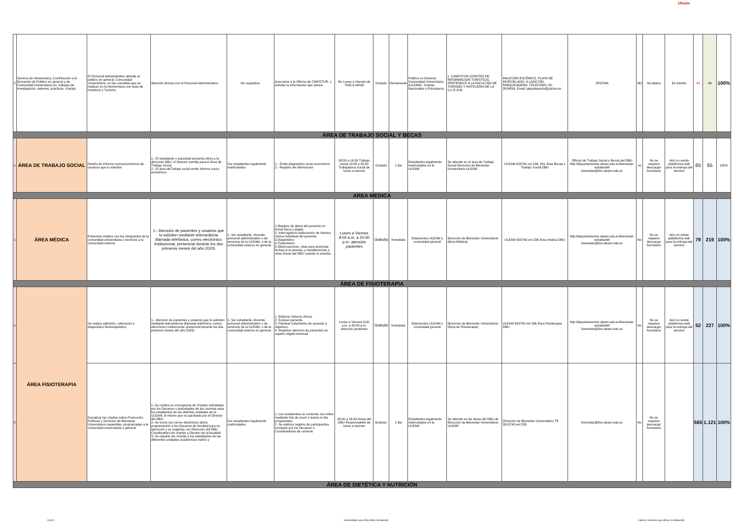Uleam
| 2 | Servicio de Hemeroteca, Contribución a la formación de Publico en general y de Comunidad Universitaria en, trabajos de investigación, deberes, prácticas, charlas. | El Personal Administrativo atiende al público en general, Comunidad Universitaria, en las consultas que se realizan en la Hemeroteca con tesis de Hotelería y Turismo, | Atención directa con el Personal Administrativo. | Sin requisitos. | Acercarse a la Oficina de CINFOTUR, y solicitar la información que desea. | De Lunes a Viernes de 7h30 A 16h30 | Gratuito | Diariamente | Publico en General . Comunidad Universitaria (ULEAM). Turistas Nacionales y Extranjeros, | L. CIINFOTUR (CENTRO DE INFORMACION TURISTICA). PERTENECE A LA FACULTAD DE TURISMO Y HOTELERIA DE LA U.L.E.A.M. | MALECÓN ESCÉNICO, PLAYA DE MURCIELAGO. A LADO DEL PARQUEADERO. TELEFONO: 05 - 2624099. Email: jakyabasurto@yahoo.es | OFICINA | NO | No Aplica | En trámite | 49 | 49 | 100% |
| ÁREA DE TRABAJO SOCIAL Y BECAS | | | | | | | | | | | | | | | | | | |
| 1 | ÁREA DE TRABAJO SOCIAL | Diseño de Informe socioeconómicos de usuarios que lo soliciten | 1.- El estudiante o autoridad presenta oficio a la dirección DBU, el Director sumilla para el Área de Trabajo Social 2.- El área deTrabajo social emite informe socio-económico | Ser estudiantes legalmente matriculados | 1.- Emite diagnostico socio-economico 2.- Registro de información | 08:00 a 16.30 Trabajo social 14:00 a 20:00 Trabajadora Social de lunes a viernes | Gratuito | 1 dia | Estudiantes legalmente matriculados en la ULEAM | Se atiende en el área de Trabajo Social Dirección de Bienestar Universitario ULEAM | ULEAM 623740 ext 234, 241 Área Becas y Trabajo Social DBU | Oficina de Trabajo Social y Becas del DBU http://departamentos.uleam.edu.ec/bienestar-estudiantil/ bienestar@live.uleam.edu.ec | no | No se requiere descargar formulario | Aún no existe plataforma web para la entrega del servicio | 65 | 65 | 100% |
| AREA MEDICA | | | | | | | | | | | | | | | | | | |
| 1 | ÁREA MÉDICA | Entrevista médica con los integrantes de la comunidad universitaria y servicios a la comunidad externa | 1.- Atención de pacientes y usuarios que lo soliciten mediante telemedicina (llamada telefónica, correo electrónico institucional, presencial durante los dos primeros meses del año 2020) | 1. Ser estudiante, docente, personal administrativo o de servicios de la ULEAM, o de la comunidad externa en general. | 1.Registro de datos del paciente en forma fisica y digital. 2. Interrogatorio,elaboración de historia clínica individual del paciente. 3.Diagnóstico 4.Tratamiento 5.Observaciones, citas para próximas fechas si lo amerita ,y transferencias a otras Áreas del DBU cuando lo amerita. | Lunes a Viernes 8:00 a.m. a 20:00 p.m. atención pacientes | Gratuito | Inmediata | Estamentos ULEAM y comunidad general | Dirección de Bienestar Universitario (Área Médica) | ULEAM 623740 ext 238 Área médica DBU | http://departamentos.uleam.edu.ec/bienestar-estudiantil/ bienestar@live.uleam.edu.ec | No | No se requiere descargar formulario | Aún no existe plataforma web para la entrega del servicio | 79 | 219 | 100% |
| ÁREA DE FISIOTERAPIA | | | | | | | | | | | | | | | | | | |
| 1 | ÁREA FISIOTERAPIA | Se realiza admisión, valoración y diagnóstico fisioterapéutico. | 1.- Atención de pacientes y usuarios que lo soliciten mediante telemedicina (llamada telefónica, correo electrónico institucional, presencial durante los dos primeros meses del año 2020) | 1. Ser estudiante, docente, personal administrativo o de servicios de la ULEAM, o de la comunidad externa en general. | 1. Elaborar historia clínica. 2. Evaluar paciente. 3. Plantear tratamiento de acuerdo a objetivos. 4. Registrar atención de pacientes en registro digital mensual. | Lunes a Viernes 8:00 a.m. a 20:00 p.m. atención pacientes | Gratuito | Inmediata | Estamentos ULEAM y comunidad general | Dirección de Bienestar Universitario (Área de Fisioterapia) | ULEAM 623740 ext 236 Área Fisioterapia DBU | http://departamentos.uleam.edu.ec/bienestar-estudiantil/ bienestar@live.uleam.edu.ec | No | No se requiere descargar formulario | Aún no existe plataforma web para la entrega del servicio | 52 | 227 | 100% |
| 2 | | Socializar las charlas sobre Promoción, Políticas y Servicios de Bienestar Universitario requeridas, programadas a la comunidad universitaria y general. | 1.-Se realiza un cronograma de Charlas solicitadas por los Decanos o autoridades de las carreras para los estudiantes de las distintas unidades de la ULEAM, el mismo que es aprobado por el Director del DBU. 2.-Se envía vía correo electrónico dicha programación a los Decanos de facultad para su ejecución y se organiza con Dirección del DBU, Coordinadora de charlas y Decano de la facultad. 3.-Se imparte las charlas a los estudiantes de las diferentes unidades académicas matríz y | Ser estudiantes legalmente matriculados | 1. Los estudiantes se conectan vía online mediante link de zoom o teams el día programado. 2. Se elabora registro de participantes enviados por los Decanos o Coordinadores de carreras | 08:00 a 16.30 Areas del DBU Responsables de lunes a viernes | Gratuito. | 1 dia | Estudiantes legalmente matriculados en la ULEAM | Se atiende en las áreas del DBU de Dirección de Bienestar Universitario ULEAM | Dirección de Bienestar Universitario Tlf. 2613740 ext 233 | bienestar@live.uleam.edu.ec | No | No se requiere descargar formulario | | 565 | 1.121 | 100% |
| ÁREA DE DIETÉTICA Y NUTRICIÓN | | | | | | | | | | | | | | | | | | |
3 de 5
Universidad Laica Eloy Alfaro de Manabí
Literal d- Servicos que ofrece la Institución